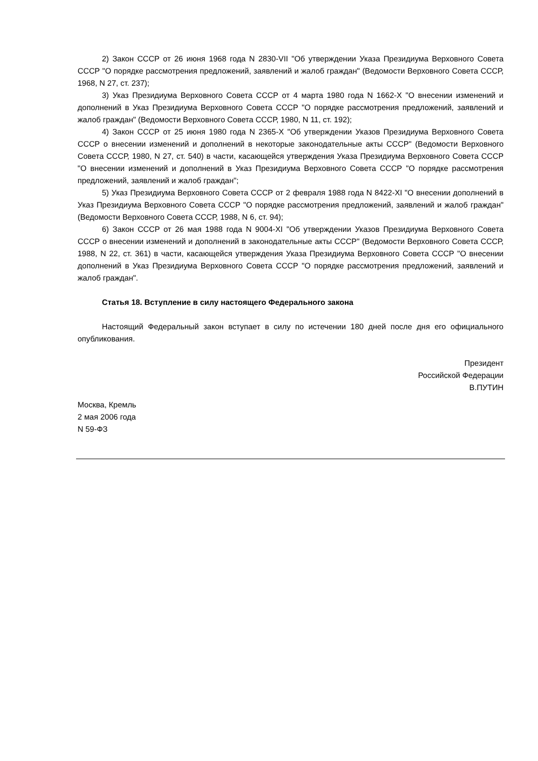2) Закон СССР от 26 июня 1968 года N 2830-VII "Об утверждении Указа Президиума Верховного Совета СССР "О порядке рассмотрения предложений, заявлений и жалоб граждан" (Ведомости Верховного Совета СССР, 1968, N 27, ст. 237);
3) Указ Президиума Верховного Совета СССР от 4 марта 1980 года N 1662-X "О внесении изменений и дополнений в Указ Президиума Верховного Совета СССР "О порядке рассмотрения предложений, заявлений и жалоб граждан" (Ведомости Верховного Совета СССР, 1980, N 11, ст. 192);
4) Закон СССР от 25 июня 1980 года N 2365-X "Об утверждении Указов Президиума Верховного Совета СССР о внесении изменений и дополнений в некоторые законодательные акты СССР" (Ведомости Верховного Совета СССР, 1980, N 27, ст. 540) в части, касающейся утверждения Указа Президиума Верховного Совета СССР "О внесении изменений и дополнений в Указ Президиума Верховного Совета СССР "О порядке рассмотрения предложений, заявлений и жалоб граждан";
5) Указ Президиума Верховного Совета СССР от 2 февраля 1988 года N 8422-XI "О внесении дополнений в Указ Президиума Верховного Совета СССР "О порядке рассмотрения предложений, заявлений и жалоб граждан" (Ведомости Верховного Совета СССР, 1988, N 6, ст. 94);
6) Закон СССР от 26 мая 1988 года N 9004-XI "Об утверждении Указов Президиума Верховного Совета СССР о внесении изменений и дополнений в законодательные акты СССР" (Ведомости Верховного Совета СССР, 1988, N 22, ст. 361) в части, касающейся утверждения Указа Президиума Верховного Совета СССР "О внесении дополнений в Указ Президиума Верховного Совета СССР "О порядке рассмотрения предложений, заявлений и жалоб граждан".
Статья 18. Вступление в силу настоящего Федерального закона
Настоящий Федеральный закон вступает в силу по истечении 180 дней после дня его официального опубликования.
Президент
Российской Федерации
В.ПУТИН
Москва, Кремль
2 мая 2006 года
N 59-ФЗ